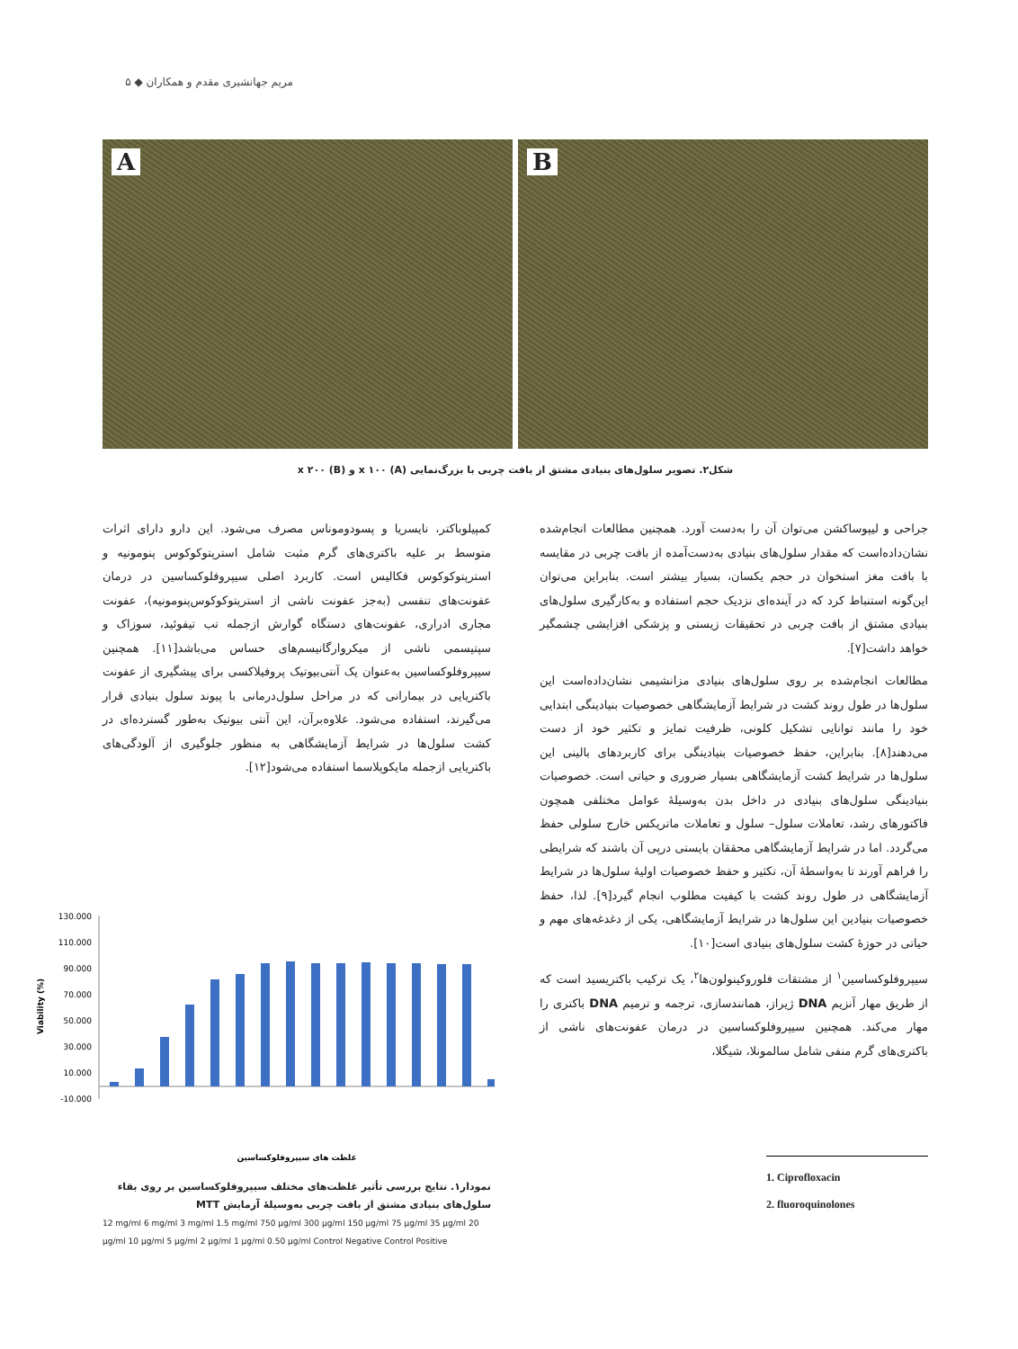مریم جهانشیری مقدم و همکاران ◆ ۵
A
B
شکل۲. تصویر سلول‌های بنیادی مشتق از بافت چربی با بزرگ‌نمایی x ۱۰۰ (A) و x ۲۰۰ (B)
جراحی و لیپوساکشن می‌توان آن را به‌دست آورد. همچنین مطالعات انجام‌شده نشان‌داده‌است که مقدار سلول‌های بنیادی به‌دست‌آمده از بافت چربی در مقایسه با بافت مغز استخوان در حجم یکسان، بسیار بیشتر است. بنابراین می‌توان این‌گونه استنباط کرد که در آینده‌ای نزدیک حجم استفاده و به‌کارگیری سلول‌های بنیادی مشتق از بافت چربی در تحقیقات زیستی و پزشکی افزایشی چشمگیر خواهد داشت[۷].
مطالعات انجام‌شده بر روی سلول‌های بنیادی مزانشیمی نشان‌داده‌است این سلول‌ها در طول روند کشت در شرایط آزمایشگاهی خصوصیات بنیادینگی ابتدایی خود را مانند توانایی تشکیل کلونی، ظرفیت تمایز و تکثیر خود از دست می‌دهند[۸]. بنابراین، حفظ خصوصیات بنیادینگی برای کاربردهای بالینی این سلول‌ها در شرایط کشت آزمایشگاهی بسیار ضروری و حیاتی است. خصوصیات بنیادینگی سلول‌های بنیادی در داخل بدن به‌وسیلهٔ عوامل مختلفی همچون فاکتورهای رشد، تعاملات سلول– سلول و تعاملات ماتریکس خارج سلولی حفظ می‌گردد. اما در شرایط آزمایشگاهی محققان بایستی درپی آن باشند که شرایطی را فراهم آورند تا به‌واسطهٔ آن، تکثیر و حفظ خصوصیات اولیهٔ سلول‌ها در شرایط آزمایشگاهی در طول روند کشت با کیفیت مطلوب انجام گیرد[۹]. لذا، حفظ خصوصیات بنیادین این سلول‌ها در شرایط آزمایشگاهی، یکی از دغدغه‌های مهم و حیاتی در حوزهٔ کشت سلول‌های بنیادی است[۱۰].
سیپروفلوکساسین<sup>۱</sup> از مشتقات فلوروکینولون‌ها<sup>۲</sup>، یک ترکیب باکتریسید است که از طریق مهار آنزیم DNA ژیراز، همانندسازی، ترجمه و ترمیم DNA باکتری را مهار می‌کند. همچنین سیپروفلوکساسین در درمان عفونت‌های ناشی از باکتری‌های گرم منفی شامل سالمونلا، شیگلا،
کمپیلوباکتر، نایسریا و پسودوموناس مصرف می‌شود. این دارو دارای اثرات متوسط بر علیه باکتری‌های گرم مثبت شامل استرپتوکوکوس پنومونیه و استرپتوکوکوس فکالیس است. کاربرد اصلی سیپروفلوکساسین در درمان عفونت‌های تنفسی (به‌جز عفونت ناشی از استرپتوکوکوس‌پنومونیه)، عفونت مجاری ادراری، عفونت‌های دستگاه گوارش ازجمله تب تیفوئید، سوزاک و سپتیسمی ناشی از میکروارگانیسم‌های حساس می‌باشد[۱۱]. همچنین سیپروفلوکساسین به‌عنوان یک آنتی‌بیوتیک پروفیلاکسی برای پیشگیری از عفونت باکتریایی در بیمارانی که در مراحل سلول‌درمانی با پیوند سلول بنیادی قرار می‌گیرند، استفاده می‌شود. علاوه‌برآن، این آنتی بیوتیک به‌طور گسترده‌ای در کشت سلول‌ها در شرایط آزمایشگاهی به منظور جلوگیری از آلودگی‌های باکتریایی ازجمله مایکوپلاسما استفاده می‌شود[۱۲].
Viability (%)
130.000
110.000
90.000
70.000
50.000
30.000
10.000
-10.000
غلظت های سیپروفلوکساسین
نمودار۱. نتایج بررسی تأثیر غلظت‌های مختلف سیپروفلوکساسین بر روی بقاء سلول‌های بنیادی مشتق از بافت چربی به‌وسیلهٔ آزمایش MTT
12 mg/ml 6 mg/ml 3 mg/ml 1.5 mg/ml 750 µg/ml 300 µg/ml 150 µg/ml 75 µg/ml 35 µg/ml 20 µg/ml 10 µg/ml 5 µg/ml 2 µg/ml 1 µg/ml 0.50 µg/ml Control Negative Control Positive
1. Ciprofloxacin
2. fluoroquinolones